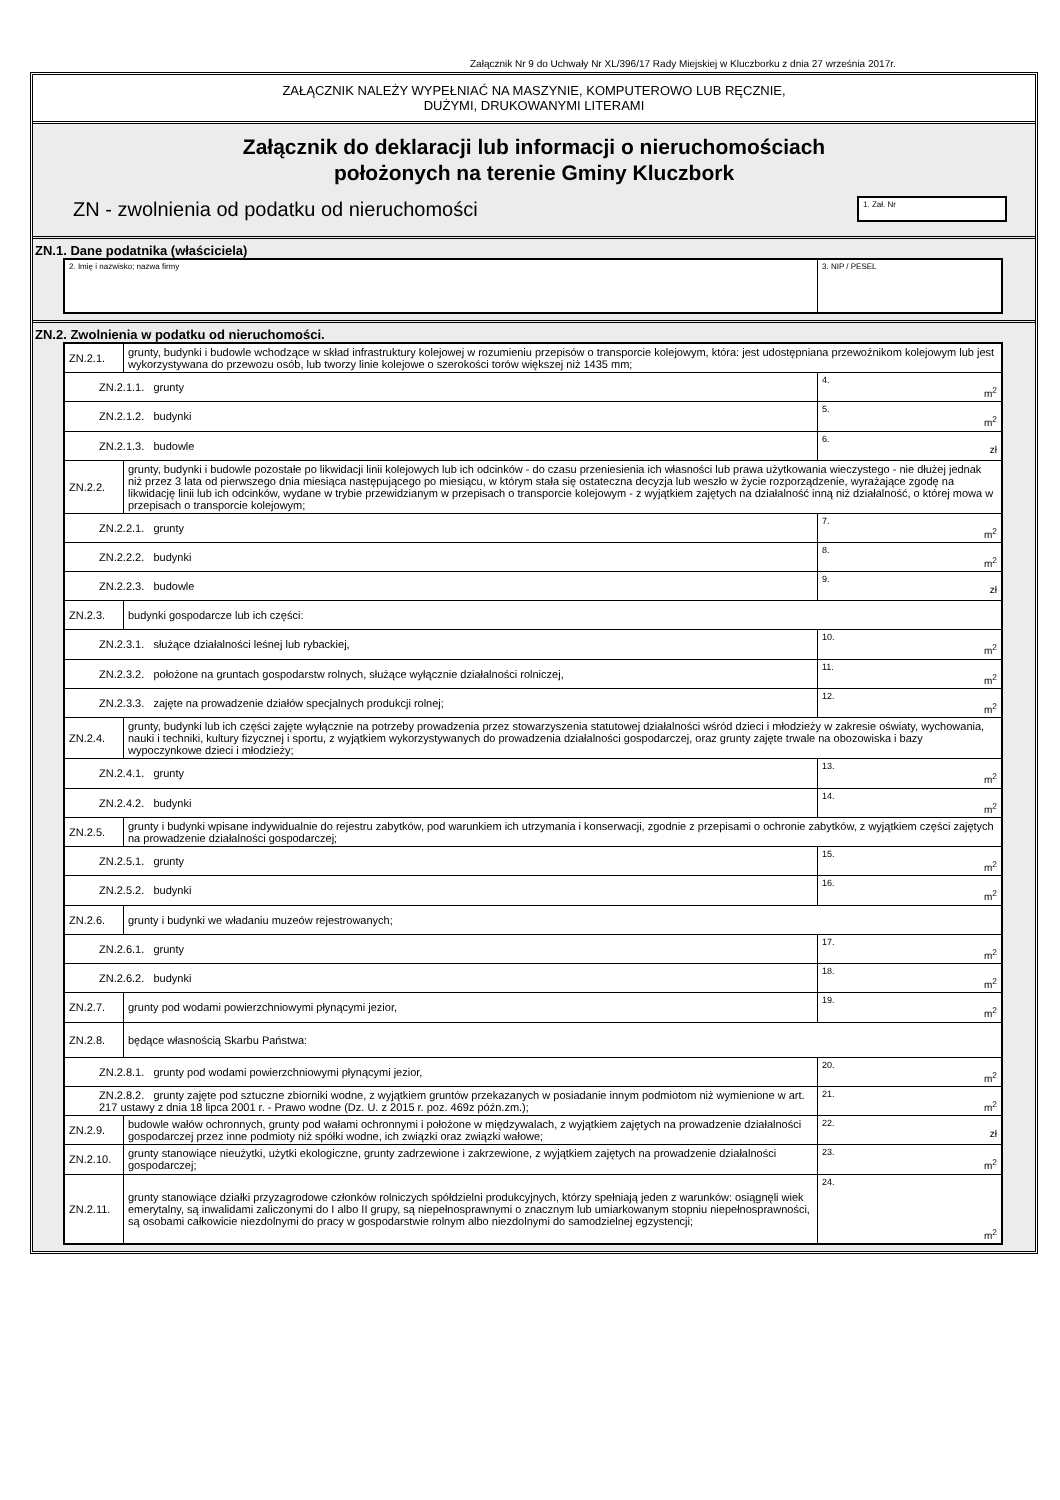Załącznik Nr 9 do Uchwały Nr XL/396/17 Rady Miejskiej w Kluczborku z dnia 27 września 2017r.
ZAŁĄCZNIK NALEŻY WYPEŁNIAĆ NA MASZYNIE, KOMPUTEROWO LUB RĘCZNIE,
DUŻYMI, DRUKOWANYMI LITERAMI
Załącznik do deklaracji lub informacji o nieruchomościach
położonych na terenie Gminy Kluczbork
ZN - zwolnienia od podatku od nieruchomości
1. Zał. Nr
ZN.1. Dane podatnika (właściciela)
| 2. Imię i nazwisko; nazwa firmy | 3. NIP / PESEL |
ZN.2. Zwolnienia w podatku od nieruchomości.
| ZN.2.1. | grunty, budynki i budowle wchodzące w skład infrastruktury kolejowej w rozumieniu przepisów o transporcie kolejowym, która: jest udostępniana przewoźnikom kolejowym lub jest wykorzystywana do przewozu osób, lub tworzy linie kolejowe o szerokości torów większej niż 1435 mm; | |
| ZN.2.1.1. grunty | | 4. m<sup>2</sup> |
| ZN.2.1.2. budynki | | 5. m<sup>2</sup> |
| ZN.2.1.3. budowle | | 6. zł |
| ZN.2.2. | grunty, budynki i budowle pozostałe po likwidacji linii kolejowych lub ich odcinków - do czasu przeniesienia ich własności lub prawa użytkowania wieczystego - nie dłużej jednak niż przez 3 lata od pierwszego dnia miesiąca następującego po miesiącu, w którym stała się ostateczna decyzja lub weszło w życie rozporządzenie, wyrażające zgodę na likwidację linii lub ich odcinków, wydane w trybie przewidzianym w przepisach o transporcie kolejowym - z wyjątkiem zajętych na działalność inną niż działalność, o której mowa w przepisach o transporcie kolejowym; | |
| ZN.2.2.1. grunty | | 7. m<sup>2</sup> |
| ZN.2.2.2. budynki | | 8. m<sup>2</sup> |
| ZN.2.2.3. budowle | | 9. zł |
| ZN.2.3. | budynki gospodarcze lub ich części: | |
| ZN.2.3.1. służące działalności leśnej lub rybackiej, | | 10. m<sup>2</sup> |
| ZN.2.3.2. położone na gruntach gospodarstw rolnych, służące wyłącznie działalności rolniczej, | | 11. m<sup>2</sup> |
| ZN.2.3.3. zajęte na prowadzenie działów specjalnych produkcji rolnej; | | 12. m<sup>2</sup> |
| ZN.2.4. | grunty, budynki lub ich części zajęte wyłącznie na potrzeby prowadzenia przez stowarzyszenia statutowej działalności wśród dzieci i młodzieży w zakresie oświaty, wychowania, nauki i techniki, kultury fizycznej i sportu, z wyjątkiem wykorzystywanych do prowadzenia działalności gospodarczej, oraz grunty zajęte trwale na obozowiska i bazy wypoczynkowe dzieci i młodzieży; | |
| ZN.2.4.1. grunty | | 13. m<sup>2</sup> |
| ZN.2.4.2. budynki | | 14. m<sup>2</sup> |
| ZN.2.5. | grunty i budynki wpisane indywidualnie do rejestru zabytków, pod warunkiem ich utrzymania i konserwacji, zgodnie z przepisami o ochronie zabytków, z wyjątkiem części zajętych na prowadzenie działalności gospodarczej; | |
| ZN.2.5.1. grunty | | 15. m<sup>2</sup> |
| ZN.2.5.2. budynki | | 16. m<sup>2</sup> |
| ZN.2.6. | grunty i budynki we władaniu muzeów rejestrowanych; | |
| ZN.2.6.1. grunty | | 17. m<sup>2</sup> |
| ZN.2.6.2. budynki | | 18. m<sup>2</sup> |
| ZN.2.7. | grunty pod wodami powierzchniowymi płynącymi jezior, | 19. m<sup>2</sup> |
| ZN.2.8. | będące własnością Skarbu Państwa: | |
| ZN.2.8.1. grunty pod wodami powierzchniowymi płynącymi jezior, | | 20. m<sup>2</sup> |
| ZN.2.8.2. grunty zajęte pod sztuczne zbiorniki wodne, z wyjątkiem gruntów przekazanych w posiadanie innym podmiotom niż wymienione w art. 217 ustawy z dnia 18 lipca 2001 r. - Prawo wodne (Dz. U. z 2015 r. poz. 469z późn.zm.); | | 21. m<sup>2</sup> |
| ZN.2.9. | budowle wałów ochronnych, grunty pod wałami ochronnymi i położone w międzywalach, z wyjątkiem zajętych na prowadzenie działalności gospodarczej przez inne podmioty niż spółki wodne, ich związki oraz związki wałowe; | 22. zł |
| ZN.2.10. | grunty stanowiące nieużytki, użytki ekologiczne, grunty zadrzewione i zakrzewione, z wyjątkiem zajętych na prowadzenie działalności gospodarczej; | 23. m<sup>2</sup> |
| ZN.2.11. | grunty stanowiące działki przyzagrodowe członków rolniczych spółdzielni produkcyjnych, którzy spełniają jeden z warunków: osiągnęli wiek emerytalny, są inwalidami zaliczonymi do I albo II grupy, są niepełnosprawnymi o znacznym lub umiarkowanym stopniu niepełnosprawności, są osobami całkowicie niezdolnymi do pracy w gospodarstwie rolnym albo niezdolnymi do samodzielnej egzystencji; | 24. m<sup>2</sup> |